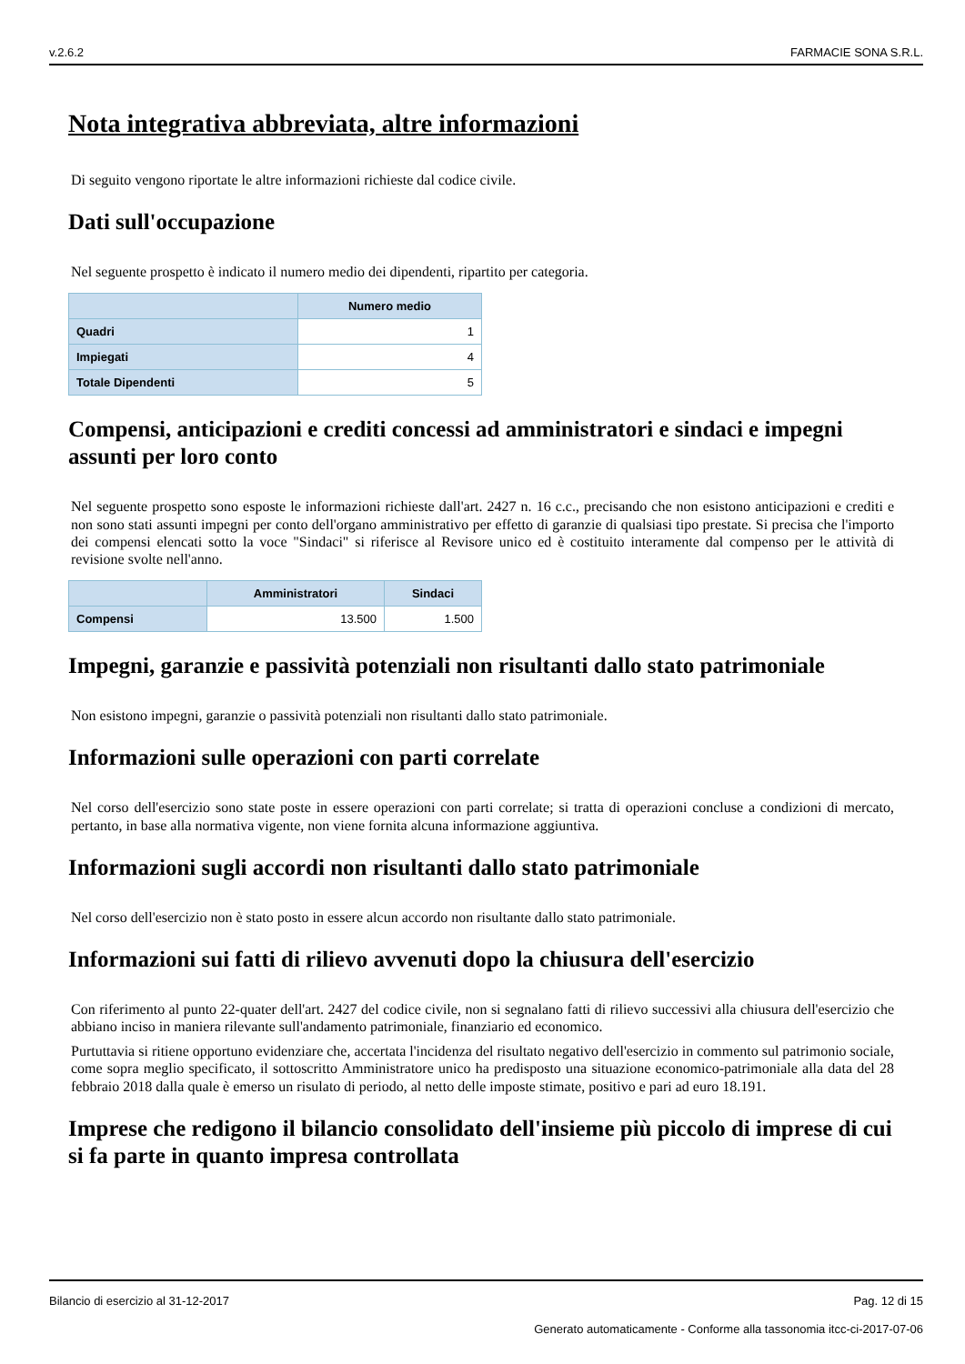v.2.6.2 FARMACIE SONA S.R.L.
Nota integrativa abbreviata, altre informazioni
Di seguito vengono riportate le altre informazioni richieste dal codice civile.
Dati sull'occupazione
Nel seguente prospetto è indicato il numero medio dei dipendenti, ripartito per categoria.
| | Numero medio |
| --- | --- |
| Quadri | 1 |
| Impiegati | 4 |
| Totale Dipendenti | 5 |
Compensi, anticipazioni e crediti concessi ad amministratori e sindaci e impegni assunti per loro conto
Nel seguente prospetto sono esposte le informazioni richieste dall'art. 2427 n. 16 c.c., precisando che non esistono anticipazioni e crediti e non sono stati assunti impegni per conto dell'organo amministrativo per effetto di garanzie di qualsiasi tipo prestate. Si precisa che l'importo dei compensi elencati sotto la voce "Sindaci" si riferisce al Revisore unico ed è costituito interamente dal compenso per le attività di revisione svolte nell'anno.
| | Amministratori | Sindaci |
| --- | --- | --- |
| Compensi | 13.500 | 1.500 |
Impegni, garanzie e passività potenziali non risultanti dallo stato patrimoniale
Non esistono impegni, garanzie o passività potenziali non risultanti dallo stato patrimoniale.
Informazioni sulle operazioni con parti correlate
Nel corso dell'esercizio sono state poste in essere operazioni con parti correlate; si tratta di operazioni concluse a condizioni di mercato, pertanto, in base alla normativa vigente, non viene fornita alcuna informazione aggiuntiva.
Informazioni sugli accordi non risultanti dallo stato patrimoniale
Nel corso dell'esercizio non è stato posto in essere alcun accordo non risultante dallo stato patrimoniale.
Informazioni sui fatti di rilievo avvenuti dopo la chiusura dell'esercizio
Con riferimento al punto 22-quater dell'art. 2427 del codice civile, non si segnalano fatti di rilievo successivi alla chiusura dell'esercizio che abbiano inciso in maniera rilevante sull'andamento patrimoniale, finanziario ed economico.
Purtuttavia si ritiene opportuno evidenziare che, accertata l'incidenza del risultato negativo dell'esercizio in commento sul patrimonio sociale, come sopra meglio specificato, il sottoscritto Amministratore unico ha predisposto una situazione economico-patrimoniale alla data del 28 febbraio 2018 dalla quale è emerso un risulato di periodo, al netto delle imposte stimate, positivo e pari ad euro 18.191.
Imprese che redigono il bilancio consolidato dell'insieme più piccolo di imprese di cui si fa parte in quanto impresa controllata
Bilancio di esercizio al 31-12-2017 Pag. 12 di 15
Generato automaticamente - Conforme alla tassonomia itcc-ci-2017-07-06